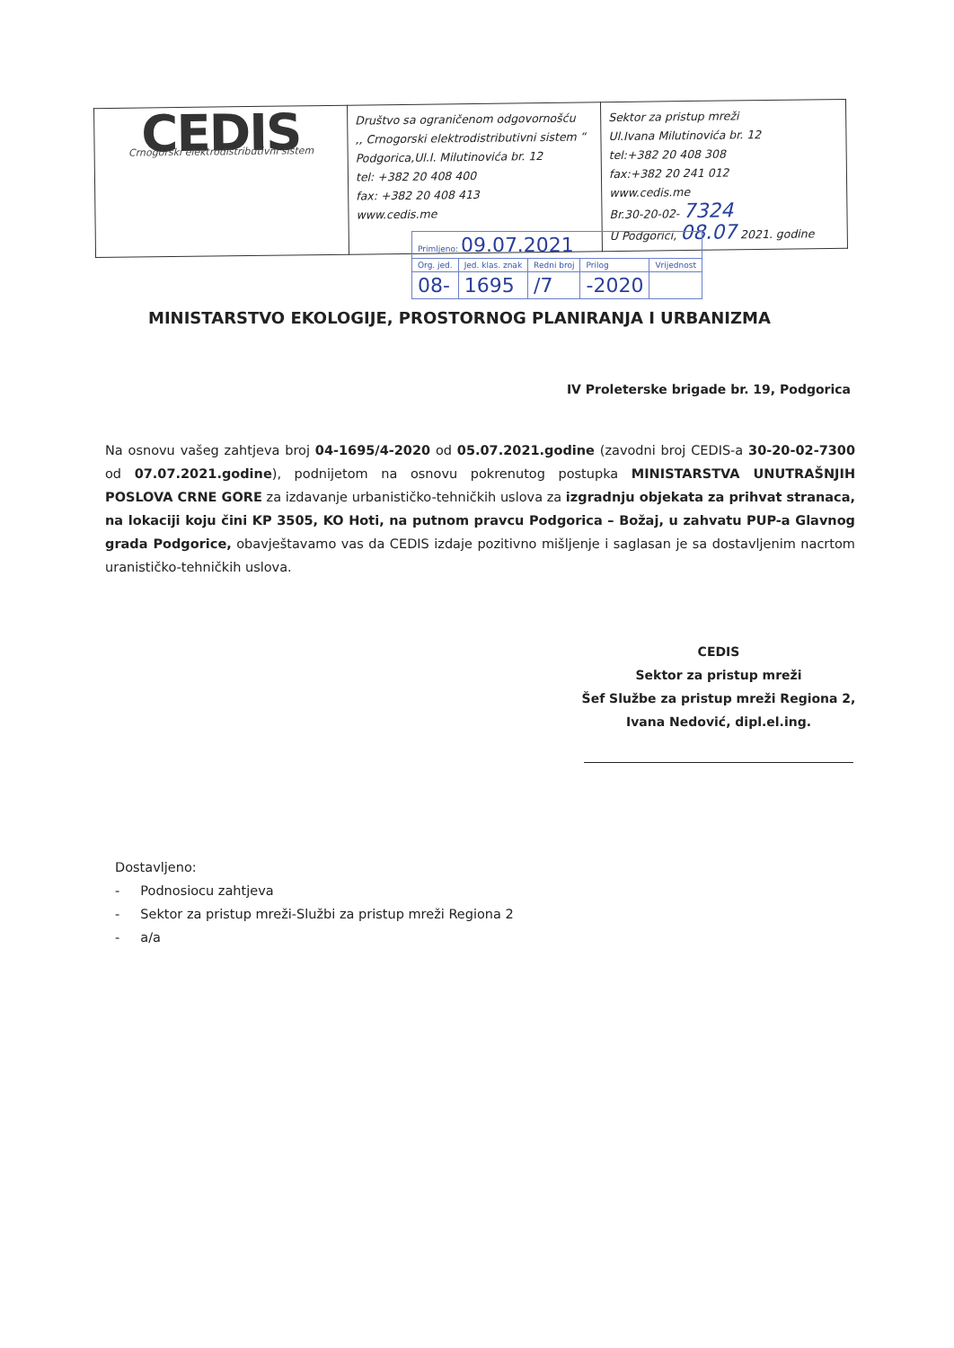| CEDIS Crnogorski elektrodistributivni sistem | Društvo sa ograničenom odgovornošću ,, Crnogorski elektrodistributivni sistem “ Podgorica,Ul.I. Milutinovića br. 12 tel: +382 20 408 400 fax: +382 20 408 413 www.cedis.me | Sektor za pristup mreži Ul.Ivana Milutinovića br. 12 tel:+382 20 408 308 fax:+382 20 241 012 www.cedis.me Br.30-20-02- 7324 U Podgorici, 08.07 2021. godine |
| Primljeno: 09.07.2021 | | | | |
| Org. jed. | Jed. klas. znak | Redni broj | Prilog | Vrijednost |
| 08- | 1695 | /7 | -2020 | |
MINISTARSTVO EKOLOGIJE, PROSTORNOG PLANIRANJA I URBANIZMA
IV Proleterske brigade br. 19, Podgorica
Na osnovu vašeg zahtjeva broj 04-1695/4-2020 od 05.07.2021.godine (zavodni broj CEDIS-a 30-20-02-7300 od 07.07.2021.godine), podnijetom na osnovu pokrenutog postupka MINISTARSTVA UNUTRAŠNJIH POSLOVA CRNE GORE za izdavanje urbanističko-tehničkih uslova za izgradnju objekata za prihvat stranaca, na lokaciji koju čini KP 3505, KO Hoti, na putnom pravcu Podgorica – Božaj, u zahvatu PUP-a Glavnog grada Podgorice, obavještavamo vas da CEDIS izdaje pozitivno mišljenje i saglasan je sa dostavljenim nacrtom uranističko-tehničkih uslova.
CEDIS
Sektor za pristup mreži
Šef Službe za pristup mreži Regiona 2,
Ivana Nedović, dipl.el.ing.
Dostavljeno:
- Podnosiocu zahtjeva
- Sektor za pristup mreži-Službi za pristup mreži Regiona 2
- a/a